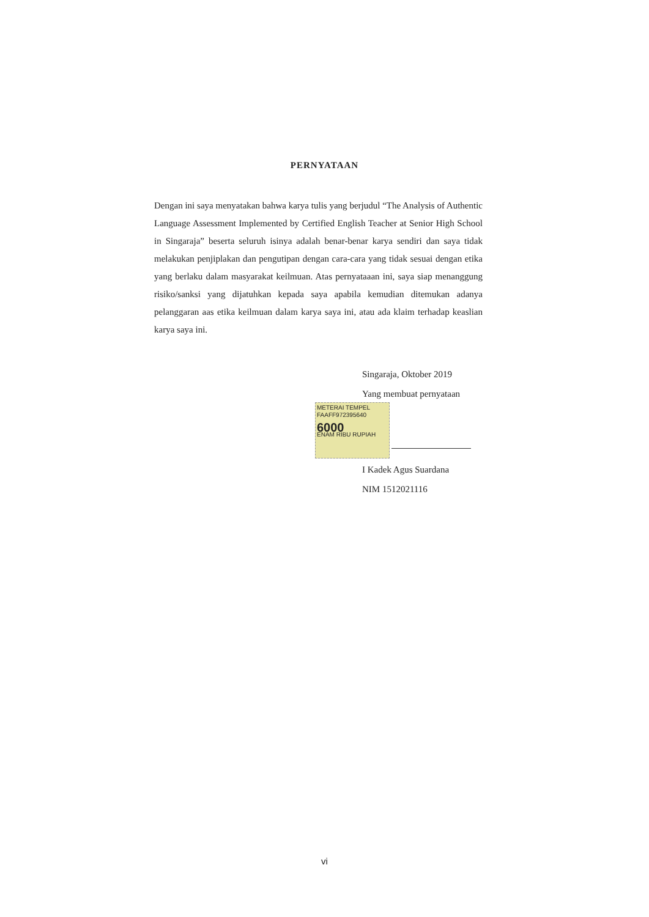PERNYATAAN
Dengan ini saya menyatakan bahwa karya tulis yang berjudul “The Analysis of Authentic Language Assessment Implemented by Certified English Teacher at Senior High School in Singaraja” beserta seluruh isinya adalah benar-benar karya sendiri dan saya tidak melakukan penjiplakan dan pengutipan dengan cara-cara yang tidak sesuai dengan etika yang berlaku dalam masyarakat keilmuan. Atas pernyataaan ini, saya siap menanggung risiko/sanksi yang dijatuhkan kepada saya apabila kemudian ditemukan adanya pelanggaran aas etika keilmuan dalam karya saya ini, atau ada klaim terhadap keaslian karya saya ini.
Singaraja, Oktober 2019
Yang membuat pernyataan
METERAI TEMPEL
FAAFF972395640
6000
ENAM RIBU RUPIAH
I Kadek Agus Suardana
NIM 1512021116
vi